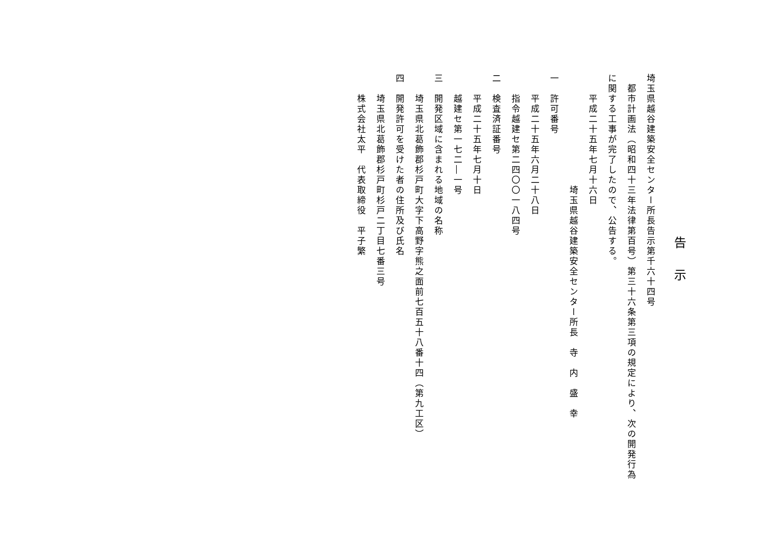告示
埼玉県越谷建築安全センター所長告示第千六十四号
　都市計画法（昭和四十三年法律第百号）第三十六条第三項の規定により、次の開発行為に関する工事が完了したので、公告する。
　　平成二十五年七月十六日
埼玉県越谷建築安全センター所長　寺　内　盛　幸
一　許可番号
　　平成二十五年六月二十八日
　　指令越建セ第二四〇〇一八四号
二　検査済証番号
　　平成二十五年七月十日
　　越建セ第一七二―一号
三　開発区域に含まれる地域の名称
　　埼玉県北葛飾郡杉戸町大字下高野字熊之面前七百五十八番十四（第九工区）
四　開発許可を受けた者の住所及び氏名
　　埼玉県北葛飾郡杉戸町杉戸二丁目七番三号
　　株式会社太平　代表取締役　平子繁